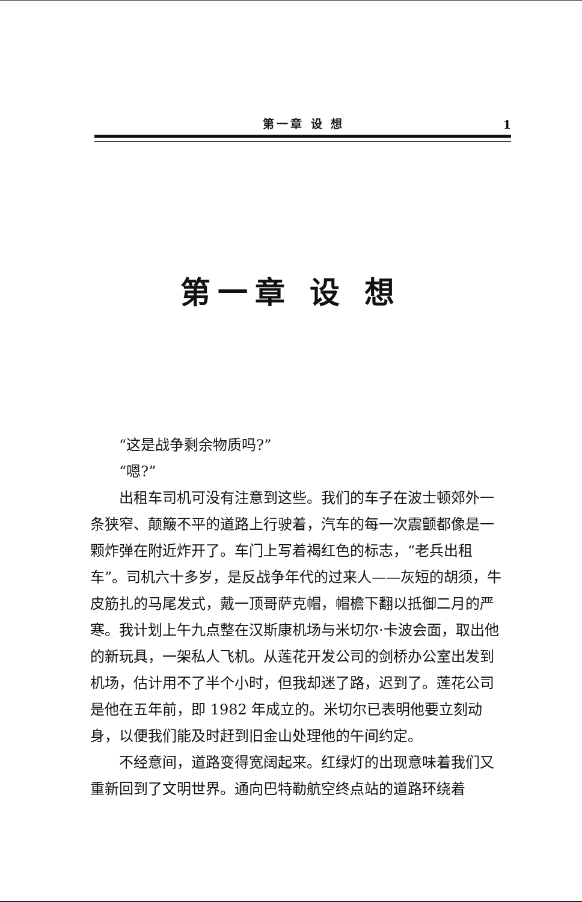第一章 设 想 1
第一章 设 想
“这是战争剩余物质吗?”
“嗯?”
出租车司机可没有注意到这些。我们的车子在波士顿郊外一条狭窄、颠簸不平的道路上行驶着，汽车的每一次震颤都像是一颗炸弹在附近炸开了。车门上写着褐红色的标志，“老兵出租车”。司机六十多岁，是反战争年代的过来人——灰短的胡须，牛皮筋扎的马尾发式，戴一顶哥萨克帽，帽檐下翻以抵御二月的严寒。我计划上午九点整在汉斯康机场与米切尔·卡波会面，取出他的新玩具，一架私人飞机。从莲花开发公司的剑桥办公室出发到机场，估计用不了半个小时，但我却迷了路，迟到了。莲花公司是他在五年前，即 1982 年成立的。米切尔已表明他要立刻动身，以便我们能及时赶到旧金山处理他的午间约定。
不经意间，道路变得宽阔起来。红绿灯的出现意味着我们又重新回到了文明世界。通向巴特勒航空终点站的道路环绕着